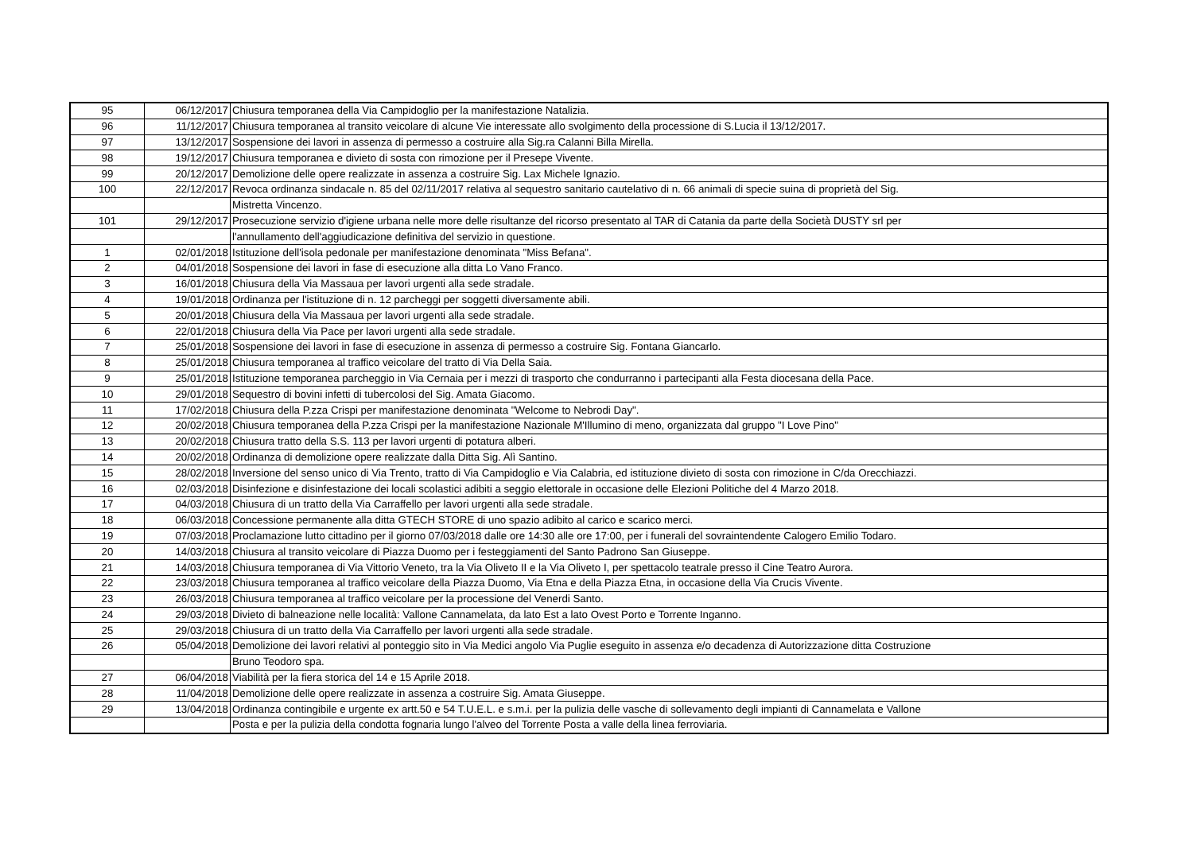| 95 | 06/12/2017 | Chiusura temporanea della Via Campidoglio per la manifestazione Natalizia. |
| 96 | 11/12/2017 | Chiusura temporanea al transito veicolare di alcune Vie interessate allo svolgimento della processione di S.Lucia il 13/12/2017. |
| 97 | 13/12/2017 | Sospensione dei lavori in assenza di permesso a costruire alla Sig.ra Calanni Billa Mirella. |
| 98 | 19/12/2017 | Chiusura temporanea e divieto di sosta con rimozione per il Presepe Vivente. |
| 99 | 20/12/2017 | Demolizione delle opere realizzate in assenza a costruire Sig. Lax Michele Ignazio. |
| 100 | 22/12/2017 | Revoca ordinanza sindacale n. 85 del 02/11/2017 relativa al sequestro sanitario cautelativo di n. 66 animali di specie suina di proprietà del Sig. |
| | | Mistretta Vincenzo. |
| 101 | 29/12/2017 | Prosecuzione servizio d'igiene urbana nelle more delle risultanze del ricorso presentato al TAR di Catania da parte della Società DUSTY srl per |
| | | l'annullamento dell'aggiudicazione definitiva del servizio in questione. |
| 1 | 02/01/2018 | Istituzione dell'isola pedonale per manifestazione denominata "Miss Befana". |
| 2 | 04/01/2018 | Sospensione dei lavori in fase di esecuzione alla ditta Lo Vano Franco. |
| 3 | 16/01/2018 | Chiusura della Via Massaua per lavori urgenti alla sede stradale. |
| 4 | 19/01/2018 | Ordinanza per l'istituzione di n. 12 parcheggi per soggetti diversamente abili. |
| 5 | 20/01/2018 | Chiusura della Via Massaua per lavori urgenti alla sede stradale. |
| 6 | 22/01/2018 | Chiusura della Via Pace per lavori urgenti alla sede stradale. |
| 7 | 25/01/2018 | Sospensione dei lavori in fase di esecuzione in assenza di permesso a costruire Sig. Fontana Giancarlo. |
| 8 | 25/01/2018 | Chiusura temporanea al traffico veicolare del tratto di Via Della Saia. |
| 9 | 25/01/2018 | Istituzione temporanea parcheggio in Via Cernaia per i mezzi di trasporto che condurranno i partecipanti alla Festa diocesana della Pace. |
| 10 | 29/01/2018 | Sequestro di bovini infetti di tubercolosi del Sig. Amata Giacomo. |
| 11 | 17/02/2018 | Chiusura della P.zza Crispi per manifestazione denominata "Welcome to Nebrodi Day". |
| 12 | 20/02/2018 | Chiusura temporanea della P.zza Crispi per la manifestazione Nazionale M'Illumino di meno, organizzata dal gruppo "I Love Pino" |
| 13 | 20/02/2018 | Chiusura tratto della S.S. 113 per lavori urgenti di potatura alberi. |
| 14 | 20/02/2018 | Ordinanza di demolizione opere realizzate dalla Ditta Sig. Alì Santino. |
| 15 | 28/02/2018 | Inversione del senso unico di Via Trento, tratto di Via Campidoglio e Via Calabria, ed istituzione divieto di sosta con rimozione in C/da Orecchiazzi. |
| 16 | 02/03/2018 | Disinfezione e disinfestazione dei locali scolastici adibiti a seggio elettorale in occasione delle Elezioni Politiche del 4 Marzo 2018. |
| 17 | 04/03/2018 | Chiusura di un tratto della Via Carraffello per lavori urgenti alla sede stradale. |
| 18 | 06/03/2018 | Concessione permanente alla ditta GTECH STORE di uno spazio adibito al carico e scarico merci. |
| 19 | 07/03/2018 | Proclamazione lutto cittadino per il giorno 07/03/2018 dalle ore 14:30 alle ore 17:00, per i funerali del sovraintendente Calogero Emilio Todaro. |
| 20 | 14/03/2018 | Chiusura al transito veicolare di Piazza Duomo per i festeggiamenti del Santo Padrono San Giuseppe. |
| 21 | 14/03/2018 | Chiusura temporanea di Via Vittorio Veneto, tra la Via Oliveto II e la Via Oliveto I, per spettacolo teatrale presso il Cine Teatro Aurora. |
| 22 | 23/03/2018 | Chiusura temporanea al traffico veicolare della Piazza Duomo, Via Etna e della Piazza Etna, in occasione della Via Crucis Vivente. |
| 23 | 26/03/2018 | Chiusura temporanea al traffico veicolare per la processione del Venerdi Santo. |
| 24 | 29/03/2018 | Divieto di balneazione nelle località: Vallone Cannamelata, da lato Est a lato Ovest Porto e Torrente Inganno. |
| 25 | 29/03/2018 | Chiusura di un tratto della Via Carraffello per lavori urgenti alla sede stradale. |
| 26 | 05/04/2018 | Demolizione dei lavori relativi al ponteggio sito in Via Medici angolo Via Puglie eseguito in assenza e/o decadenza di Autorizzazione ditta Costruzione |
| | | Bruno Teodoro spa. |
| 27 | 06/04/2018 | Viabilità per la fiera storica del 14 e 15 Aprile 2018. |
| 28 | 11/04/2018 | Demolizione delle opere realizzate in assenza a costruire Sig. Amata Giuseppe. |
| 29 | 13/04/2018 | Ordinanza contingibile e urgente ex artt.50 e 54 T.U.E.L. e s.m.i. per la pulizia delle vasche di sollevamento degli impianti di Cannamelata e Vallone |
| | | Posta e per la pulizia della condotta fognaria lungo l'alveo del Torrente Posta a valle della linea ferroviaria. |